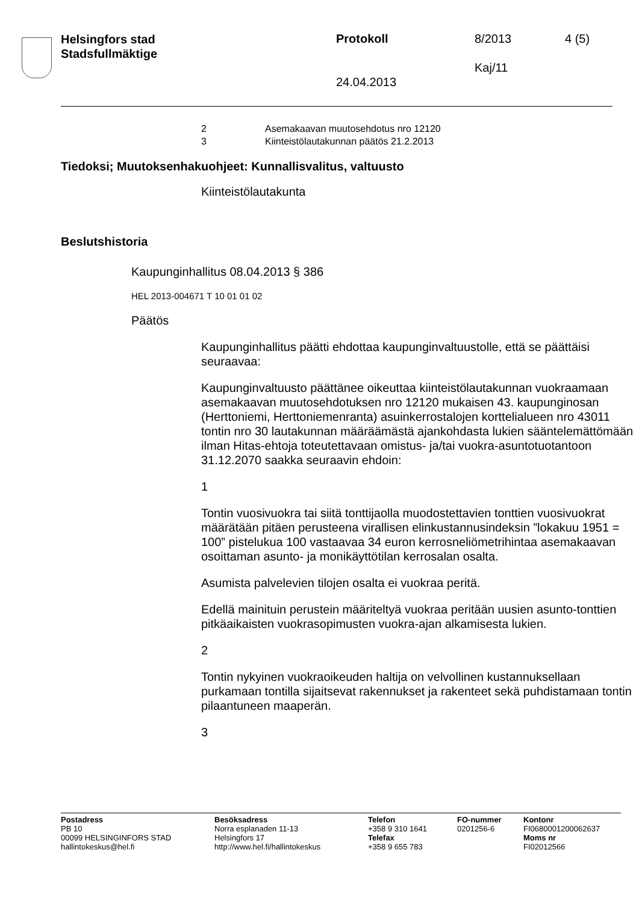Helsingfors stad
Stadsfullmäktige
Protokoll 8/2013 4 (5)
Kaj/11
24.04.2013
2 Asemakaavan muutosehdotus nro 12120
3 Kiinteistölautakunnan päätös 21.2.2013
Tiedoksi; Muutoksenhakuohjeet: Kunnallisvalitus, valtuusto
Kiinteistölautakunta
Beslutshistoria
Kaupunginhallitus 08.04.2013 § 386
HEL 2013-004671 T 10 01 01 02
Päätös
Kaupunginhallitus päätti ehdottaa kaupunginvaltuustolle, että se päättäisi seuraavaa:
Kaupunginvaltuusto päättänee oikeuttaa kiinteistölautakunnan vuokraamaan asemakaavan muutosehdotuksen nro 12120 mukaisen 43. kaupunginosan (Herttoniemi, Herttoniemenranta) asuinkerrostalojen korttelialueen nro 43011 tontin nro 30 lautakunnan määräämästä ajankohdasta lukien sääntelemättömään ilman Hitas-ehtoja toteutettavaan omistus- ja/tai vuokra-asuntotuotantoon 31.12.2070 saakka seuraavin ehdoin:
1
Tontin vuosivuokra tai siitä tonttijaolla muodostettavien tonttien vuosivuokrat määrätään pitäen perusteena virallisen elinkustannusindeksin ”lokakuu 1951 = 100” pistelukua 100 vastaavaa 34 euron kerrosneliömetrihintaa asemakaavan osoittaman asunto- ja monikäyttötilan kerrosalan osalta.
Asumista palvelevien tilojen osalta ei vuokraa peritä.
Edellä mainituin perustein määriteltyä vuokraa peritään uusien asunto-tonttien pitkäaikaisten vuokrasopimusten vuokra-ajan alkamisesta lukien.
2
Tontin nykyinen vuokraoikeuden haltija on velvollinen kustannuksellaan purkamaan tontilla sijaitsevat rakennukset ja rakenteet sekä puhdistamaan tontin pilaantuneen maaperän.
3
Postadress
PB 10
00099 HELSINGINFORS STAD
hallintokeskus@hel.fi
Besöksadress
Norra esplanaden 11-13
Helsingfors 17
http://www.hel.fi/hallintokeskus
Telefon
+358 9 310 1641
Telefax
+358 9 655 783
FO-nummer
0201256-6
Kontonr
FI0680001200062637
Moms nr
FI02012566